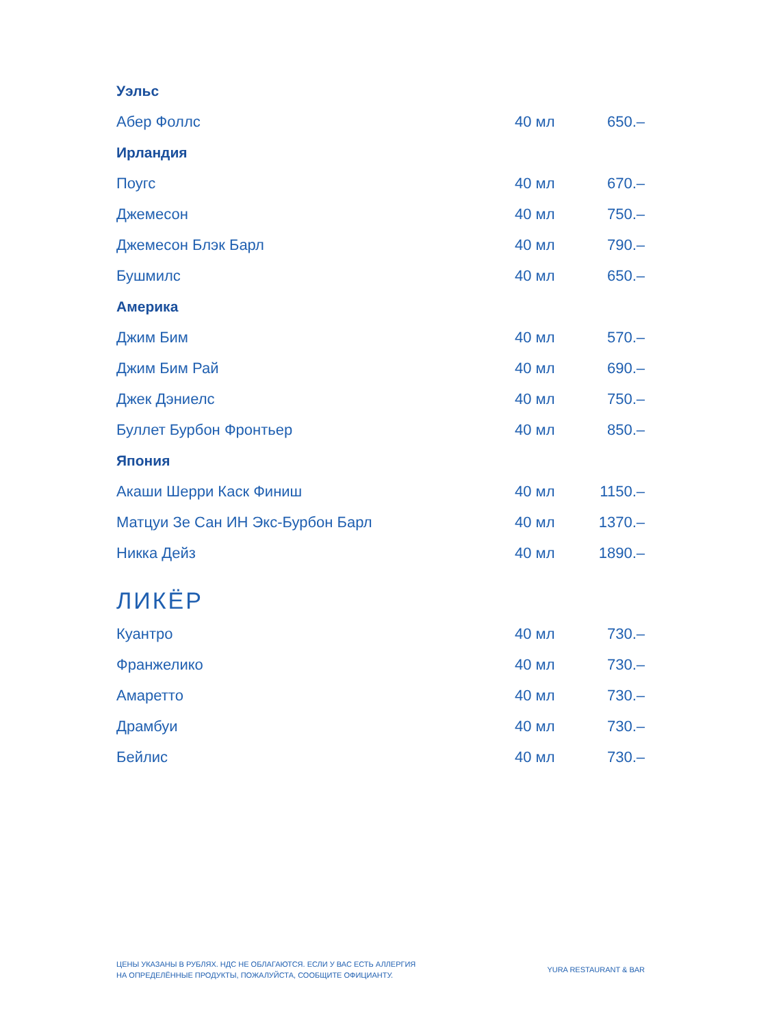| Уэльс | | |
| Абер Фоллс | 40 мл | 650.– |
| Ирландия | | |
| Поугс | 40 мл | 670.– |
| Джемесон | 40 мл | 750.– |
| Джемесон Блэк Барл | 40 мл | 790.– |
| Бушмилс | 40 мл | 650.– |
| Америка | | |
| Джим Бим | 40 мл | 570.– |
| Джим Бим Рай | 40 мл | 690.– |
| Джек Дэниелс | 40 мл | 750.– |
| Буллет Бурбон Фронтьер | 40 мл | 850.– |
| Япония | | |
| Акаши Шерри Каск Финиш | 40 мл | 1150.– |
| Матцуи Зе Сан ИН Экс-Бурбон Барл | 40 мл | 1370.– |
| Никка Дейз | 40 мл | 1890.– |
ЛИКЁР
| Куантро | 40 мл | 730.– |
| Франжелико | 40 мл | 730.– |
| Амаретто | 40 мл | 730.– |
| Драмбуи | 40 мл | 730.– |
| Бейлис | 40 мл | 730.– |
ЦЕНЫ УКАЗАНЫ В РУБЛЯХ. НДС НЕ ОБЛАГАЮТСЯ. ЕСЛИ У ВАС ЕСТЬ АЛЛЕРГИЯ
НА ОПРЕДЕЛЁННЫЕ ПРОДУКТЫ, ПОЖАЛУЙСТА, СООБЩИТЕ ОФИЦИАНТУ.
YURA RESTAURANT & BAR